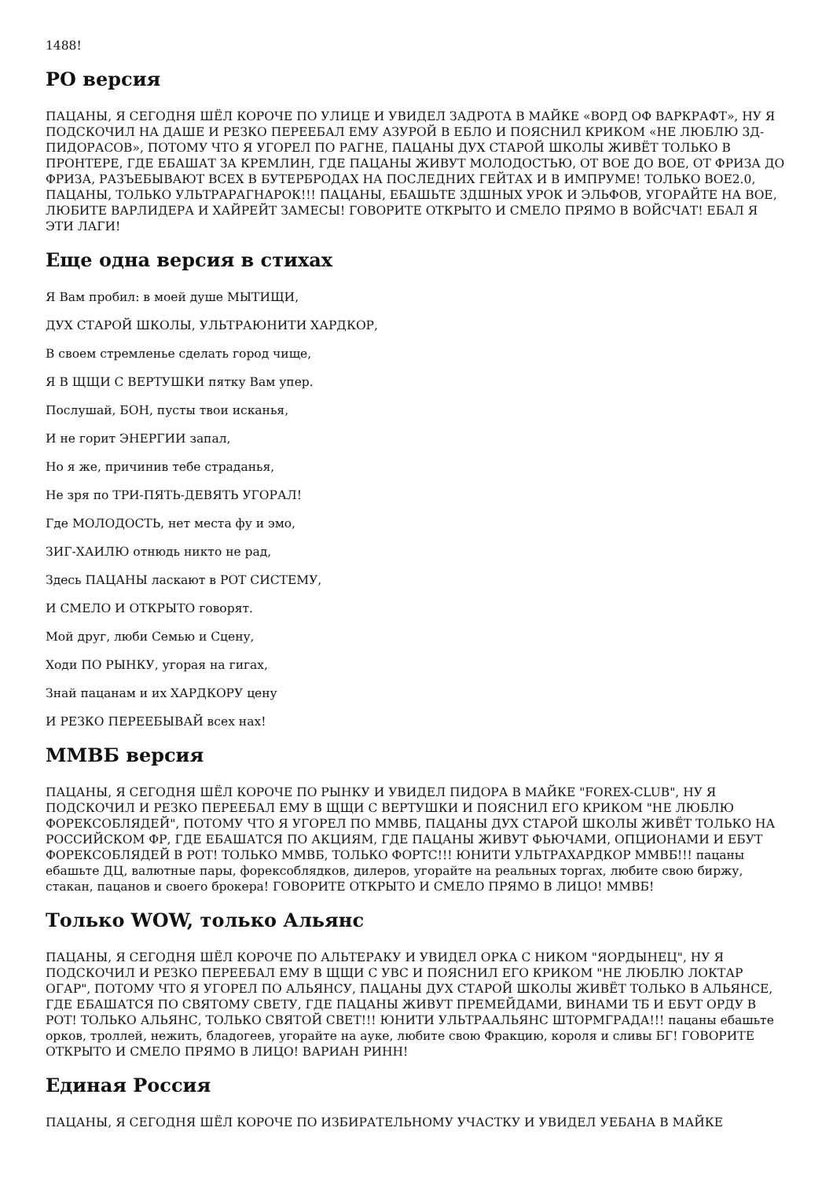1488!
РО версия
ПАЦАНЫ, Я СЕГОДНЯ ШЁЛ КОРОЧЕ ПО УЛИЦЕ И УВИДЕЛ ЗАДРОТА В МАЙКЕ «ВОРД ОФ ВАРКРАФТ», НУ Я ПОДСКОЧИЛ НА ДАШЕ И РЕЗКО ПЕРЕЕБАЛ ЕМУ АЗУРОЙ В ЕБЛО И ПОЯСНИЛ КРИКОМ «НЕ ЛЮБЛЮ 3Д-ПИДОРАСОВ», ПОТОМУ ЧТО Я УГОРЕЛ ПО РАГНЕ, ПАЦАНЫ ДУХ СТАРОЙ ШКОЛЫ ЖИВЁТ ТОЛЬКО В ПРОНТЕРЕ, ГДЕ ЕБАШАТ ЗА КРЕМЛИН, ГДЕ ПАЦАНЫ ЖИВУТ МОЛОДОСТЬЮ, ОТ ВОЕ ДО ВОЕ, ОТ ФРИЗА ДО ФРИЗА, РАЗЪЕБЫВАЮТ ВСЕХ В БУТЕРБРОДАХ НА ПОСЛЕДНИХ ГЕЙТАХ И В ИМПРУМЕ! ТОЛЬКО ВОЕ2.0, ПАЦАНЫ, ТОЛЬКО УЛЬТРАРАГНАРОК!!! ПАЦАНЫ, ЕБАШЬТЕ 3ДШНЫХ УРОК И ЭЛЬФОВ, УГОРАЙТЕ НА ВОЕ, ЛЮБИТЕ ВАРЛИДЕРА И ХАЙРЕЙТ ЗАМЕСЫ! ГОВОРИТЕ ОТКРЫТО И СМЕЛО ПРЯМО В ВОЙСЧАТ! ЕБАЛ Я ЭТИ ЛАГИ!
Еще одна версия в стихах
Я Вам пробил: в моей душе МЫТИЩИ,
ДУХ СТАРОЙ ШКОЛЫ, УЛЬТРАЮНИТИ ХАРДКОР,
В своем стремленье сделать город чище,
Я В ЩЩИ С ВЕРТУШКИ пятку Вам упер.
Послушай, БОН, пусты твои исканья,
И не горит ЭНЕРГИИ запал,
Но я же, причинив тебе страданья,
Не зря по ТРИ-ПЯТЬ-ДЕВЯТЬ УГОРАЛ!
Где МОЛОДОСТЬ, нет места фу и эмо,
ЗИГ-ХАИЛЮ отнюдь никто не рад,
Здесь ПАЦАНЫ ласкают в РОТ СИСТЕМУ,
И СМЕЛО И ОТКРЫТО говорят.
Мой друг, люби Семью и Сцену,
Ходи ПО РЫНКУ, угорая на гигах,
Знай пацанам и их ХАРДКОРУ цену
И РЕЗКО ПЕРЕЕБЫВАЙ всех нах!
ММВБ версия
ПАЦАНЫ, Я СЕГОДНЯ ШЁЛ КОРОЧЕ ПО РЫНКУ И УВИДЕЛ ПИДОРА В МАЙКЕ "FOREX-CLUB", НУ Я ПОДСКОЧИЛ И РЕЗКО ПЕРЕЕБАЛ ЕМУ В ЩЩИ С ВЕРТУШКИ И ПОЯСНИЛ ЕГО КРИКОМ "НЕ ЛЮБЛЮ ФОРЕКСОБЛЯДЕЙ", ПОТОМУ ЧТО Я УГОРЕЛ ПО ММВБ, ПАЦАНЫ ДУХ СТАРОЙ ШКОЛЫ ЖИВЁТ ТОЛЬКО НА РОССИЙСКОМ ФР, ГДЕ ЕБАШАТСЯ ПО АКЦИЯМ, ГДЕ ПАЦАНЫ ЖИВУТ ФЬЮЧАМИ, ОПЦИОНАМИ И ЕБУТ ФОРЕКСОБЛЯДЕЙ В РОТ! ТОЛЬКО ММВБ, ТОЛЬКО ФОРТС!!! ЮНИТИ УЛЬТРАХАРДКОР ММВБ!!! пацаны ебашьте ДЦ, валютные пары, форексоблядков, дилеров, угорайте на реальных торгах, любите свою биржу, стакан, пацанов и своего брокера! ГОВОРИТЕ ОТКРЫТО И СМЕЛО ПРЯМО В ЛИЦО! ММВБ!
Только WOW, только Альянс
ПАЦАНЫ, Я СЕГОДНЯ ШЁЛ КОРОЧЕ ПО АЛЬТЕРАКУ И УВИДЕЛ ОРКА С НИКОМ "ЯОРДЫНЕЦ", НУ Я ПОДСКОЧИЛ И РЕЗКО ПЕРЕЕБАЛ ЕМУ В ЩЩИ С УВС И ПОЯСНИЛ ЕГО КРИКОМ "НЕ ЛЮБЛЮ ЛОКТАР ОГАР", ПОТОМУ ЧТО Я УГОРЕЛ ПО АЛЬЯНСУ, ПАЦАНЫ ДУХ СТАРОЙ ШКОЛЫ ЖИВЁТ ТОЛЬКО В АЛЬЯНСЕ, ГДЕ ЕБАШАТСЯ ПО СВЯТОМУ СВЕТУ, ГДЕ ПАЦАНЫ ЖИВУТ ПРЕМЕЙДАМИ, ВИНАМИ ТБ И ЕБУТ ОРДУ В РОТ! ТОЛЬКО АЛЬЯНС, ТОЛЬКО СВЯТОЙ СВЕТ!!! ЮНИТИ УЛЬТРААЛЬЯНС ШТОРМГРАДА!!! пацаны ебашьте орков, троллей, нежить, бладогеев, угорайте на ауке, любите свою Фракцию, короля и сливы БГ! ГОВОРИТЕ ОТКРЫТО И СМЕЛО ПРЯМО В ЛИЦО! ВАРИАН РИНН!
Единая Россия
ПАЦАНЫ, Я СЕГОДНЯ ШЁЛ КОРОЧЕ ПО ИЗБИРАТЕЛЬНОМУ УЧАСТКУ И УВИДЕЛ УЕБАНА В МАЙКЕ